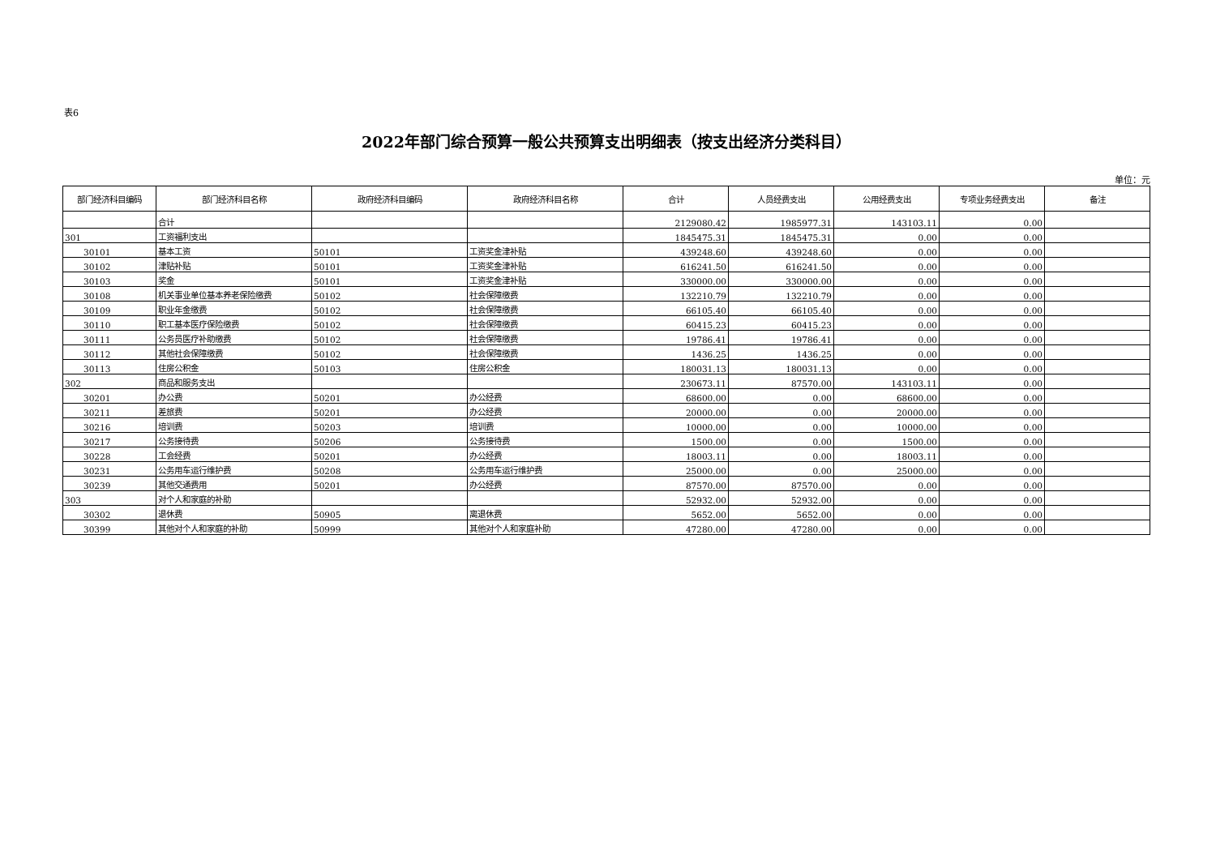表6
2022年部门综合预算一般公共预算支出明细表（按支出经济分类科目）
单位：元
| 部门经济科目编码 | 部门经济科目名称 | 政府经济科目编码 | 政府经济科目名称 | 合计 | 人员经费支出 | 公用经费支出 | 专项业务经费支出 | 备注 |
| --- | --- | --- | --- | --- | --- | --- | --- | --- |
| | 合计 | | | 2129080.42 | 1985977.31 | 143103.11 | 0.00 | |
| 301 | 工资福利支出 | | | 1845475.31 | 1845475.31 | 0.00 | 0.00 | |
| 30101 | 基本工资 | 50101 | 工资奖金津补贴 | 439248.60 | 439248.60 | 0.00 | 0.00 | |
| 30102 | 津贴补贴 | 50101 | 工资奖金津补贴 | 616241.50 | 616241.50 | 0.00 | 0.00 | |
| 30103 | 奖金 | 50101 | 工资奖金津补贴 | 330000.00 | 330000.00 | 0.00 | 0.00 | |
| 30108 | 机关事业单位基本养老保险缴费 | 50102 | 社会保障缴费 | 132210.79 | 132210.79 | 0.00 | 0.00 | |
| 30109 | 职业年金缴费 | 50102 | 社会保障缴费 | 66105.40 | 66105.40 | 0.00 | 0.00 | |
| 30110 | 职工基本医疗保险缴费 | 50102 | 社会保障缴费 | 60415.23 | 60415.23 | 0.00 | 0.00 | |
| 30111 | 公务员医疗补助缴费 | 50102 | 社会保障缴费 | 19786.41 | 19786.41 | 0.00 | 0.00 | |
| 30112 | 其他社会保障缴费 | 50102 | 社会保障缴费 | 1436.25 | 1436.25 | 0.00 | 0.00 | |
| 30113 | 住房公积金 | 50103 | 住房公积金 | 180031.13 | 180031.13 | 0.00 | 0.00 | |
| 302 | 商品和服务支出 | | | 230673.11 | 87570.00 | 143103.11 | 0.00 | |
| 30201 | 办公费 | 50201 | 办公经费 | 68600.00 | 0.00 | 68600.00 | 0.00 | |
| 30211 | 差旅费 | 50201 | 办公经费 | 20000.00 | 0.00 | 20000.00 | 0.00 | |
| 30216 | 培训费 | 50203 | 培训费 | 10000.00 | 0.00 | 10000.00 | 0.00 | |
| 30217 | 公务接待费 | 50206 | 公务接待费 | 1500.00 | 0.00 | 1500.00 | 0.00 | |
| 30228 | 工会经费 | 50201 | 办公经费 | 18003.11 | 0.00 | 18003.11 | 0.00 | |
| 30231 | 公务用车运行维护费 | 50208 | 公务用车运行维护费 | 25000.00 | 0.00 | 25000.00 | 0.00 | |
| 30239 | 其他交通费用 | 50201 | 办公经费 | 87570.00 | 87570.00 | 0.00 | 0.00 | |
| 303 | 对个人和家庭的补助 | | | 52932.00 | 52932.00 | 0.00 | 0.00 | |
| 30302 | 退休费 | 50905 | 离退休费 | 5652.00 | 5652.00 | 0.00 | 0.00 | |
| 30399 | 其他对个人和家庭的补助 | 50999 | 其他对个人和家庭补助 | 47280.00 | 47280.00 | 0.00 | 0.00 | |